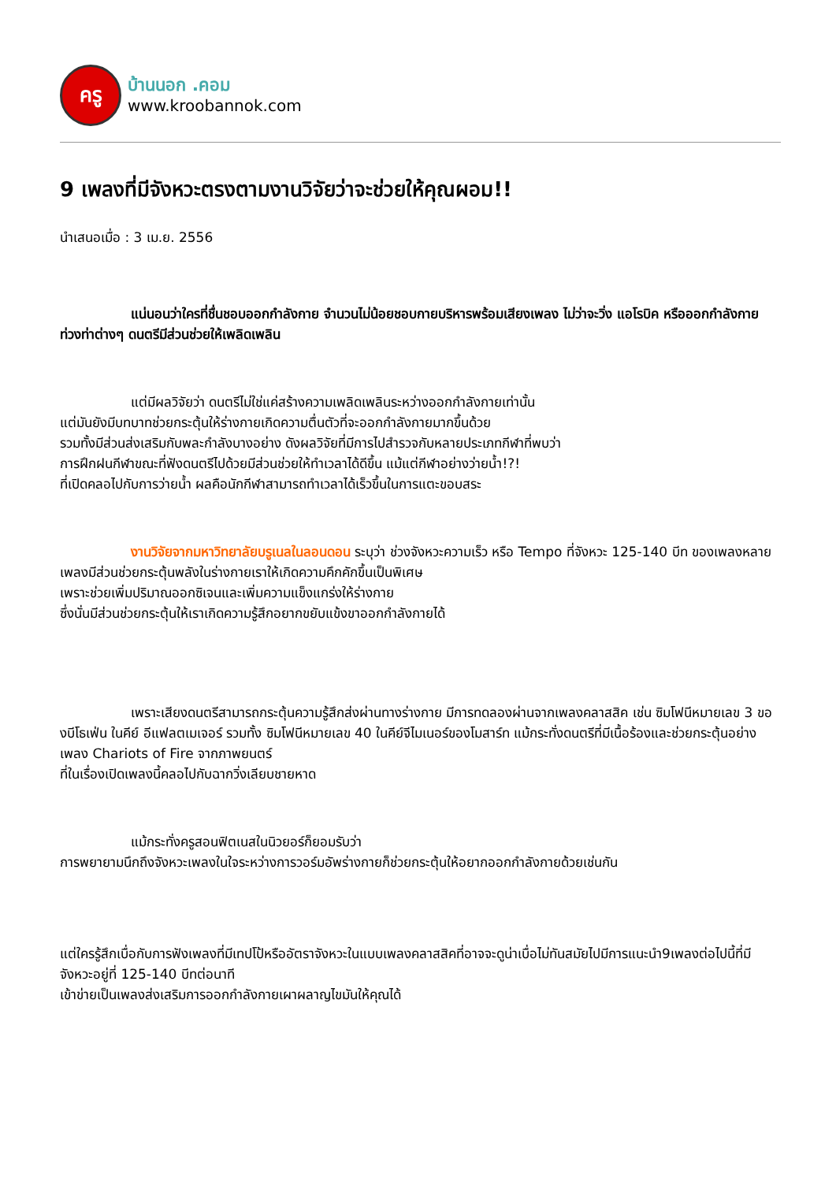ครู
บ้านนอก .คอม
www.kroobannok.com
9 เพลงที่มีจังหวะตรงตามงานวิจัยว่าจะช่วยให้คุณผอม!!
นำเสนอเมื่อ : 3 เม.ย. 2556
แน่นอนว่าใครที่ชื่นชอบออกกำลังกาย จำนวนไม่น้อยชอบกายบริหารพร้อมเสียงเพลง ไม่ว่าจะวิ่ง แอโรบิค หรือออกกำลังกายท่วงท่าต่างๆ ดนตรีมีส่วนช่วยให้เพลิดเพลิน
แต่มีผลวิจัยว่า ดนตรีไม่ใช่แค่สร้างความเพลิดเพลินระหว่างออกกำลังกายเท่านั้น
แต่มันยังมีบทบาทช่วยกระตุ้นให้ร่างกายเกิดความตื่นตัวที่จะออกกำลังกายมากขึ้นด้วย
รวมทั้งมีส่วนส่งเสริมกับพละกำลังบางอย่าง ดังผลวิจัยที่มีการไปสำรวจกับหลายประเภทกีฬาที่พบว่า
การฝึกฝนกีฬาขณะที่ฟังดนตรีไปด้วยมีส่วนช่วยให้ทำเวลาได้ดีขึ้น แม้แต่กีฬาอย่างว่ายน้ำ!?!
ที่เปิดคลอไปกับการว่ายน้ำ ผลคือนักกีฬาสามารถทำเวลาได้เร็วขึ้นในการแตะขอบสระ
งานวิจัยจากมหาวิทยาลัยบรูเนลในลอนดอน ระบุว่า ช่วงจังหวะความเร็ว หรือ Tempo ที่จังหวะ 125-140 บีท ของเพลงหลายเพลงมีส่วนช่วยกระตุ้นพลังในร่างกายเราให้เกิดความคึกคักขึ้นเป็นพิเศษ
เพราะช่วยเพิ่มปริมาณออกซิเจนและเพิ่มความแข็งแกร่งให้ร่างกาย
ซึ่งนั่นมีส่วนช่วยกระตุ้นให้เราเกิดความรู้สึกอยากขยับแข้งขาออกกำลังกายได้
เพราะเสียงดนตรีสามารถกระตุ้นความรู้สึกส่งผ่านทางร่างกาย มีการทดลองผ่านจากเพลงคลาสสิค เช่น ซิมโฟนีหมายเลข 3 ของบีโธเฟ่น ในคีย์ อีแฟลตเมเจอร์ รวมทั้ง ซิมโฟนีหมายเลข 40 ในคีย์จีไมเนอร์ของโมสาร์ท แม้กระทั่งดนตรีที่มีเนื้อร้องและช่วยกระตุ้นอย่างเพลง Chariots of Fire จากภาพยนตร์
ที่ในเรื่องเปิดเพลงนี้คลอไปกับฉากวิ่งเลียบชายหาด
แม้กระทั่งครูสอนฟิตเนสในนิวยอร์ก็ยอมรับว่า
การพยายามนึกถึงจังหวะเพลงในใจระหว่างการวอร์มอัพร่างกายก็ช่วยกระตุ้นให้อยากออกกำลังกายด้วยเช่นกัน
แต่ใครรู้สึกเบื่อกับการฟังเพลงที่มีเทปโป้หรืออัตราจังหวะในแบบเพลงคลาสสิคที่อาจจะดูน่าเบื่อไม่ทันสมัยไปมีการแนะนำ9เพลงต่อไปนี้ที่มีจังหวะอยู่ที่ 125-140 บีทต่อนาที
เข้าข่ายเป็นเพลงส่งเสริมการออกกำลังกายเผาผลาญไขมันให้คุณได้